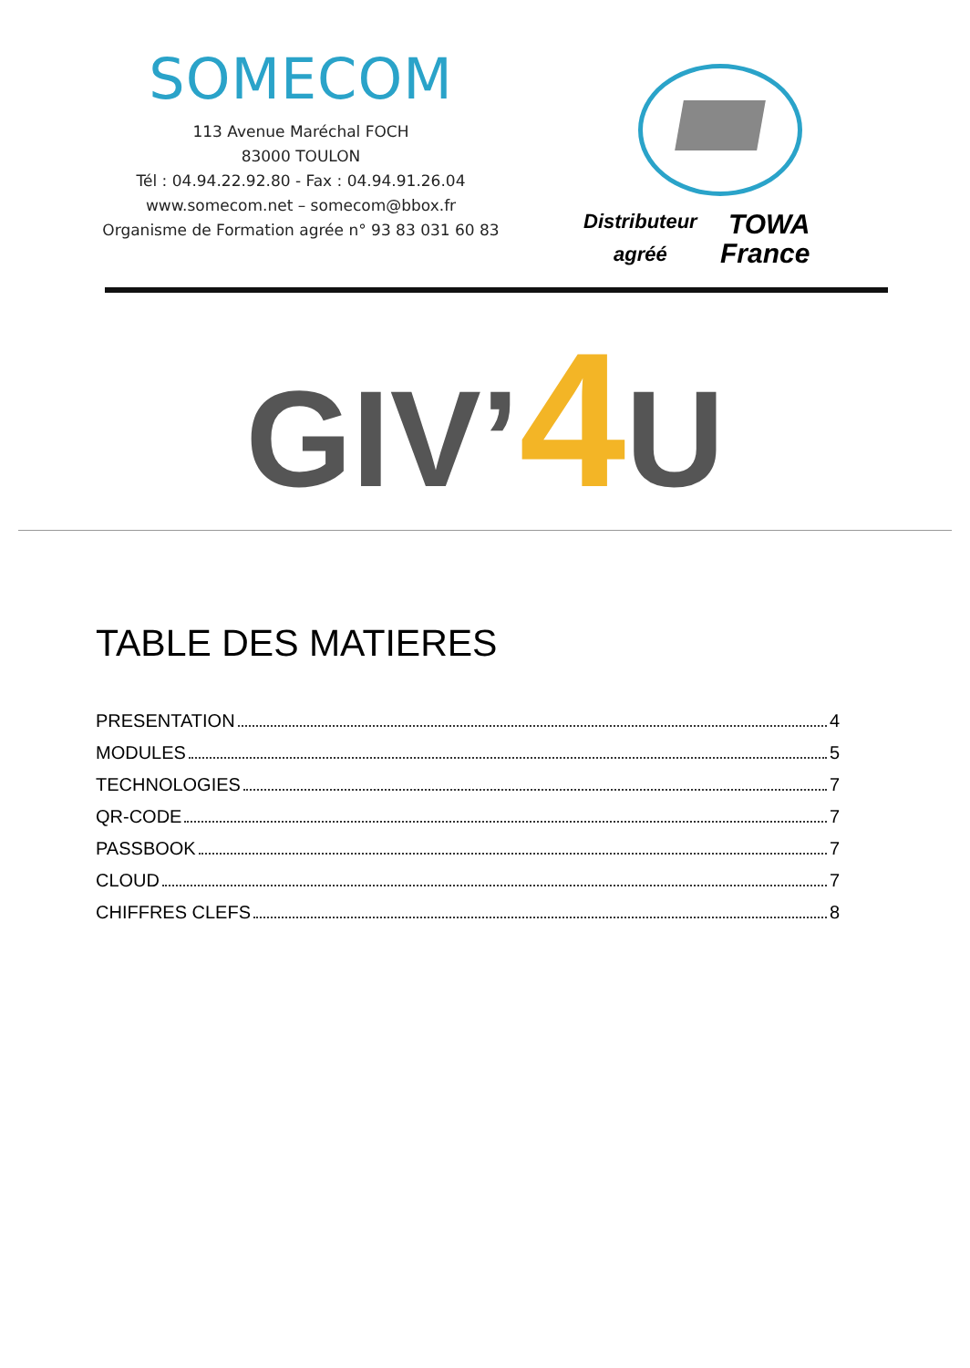SOMECOM
113 Avenue Maréchal FOCH
83000 TOULON
Tél : 04.94.22.92.80 - Fax : 04.94.91.26.04
www.somecom.net – somecom@bbox.fr
Organisme de Formation agrée n° 93 83 031 60 83
Distributeur
agréé
TOWA
France
GIV’4 U
TABLE DES MATIERES
PRESENTATION 4
MODULES 5
TECHNOLOGIES 7
QR-CODE 7
PASSBOOK 7
CLOUD 7
CHIFFRES CLEFS 8